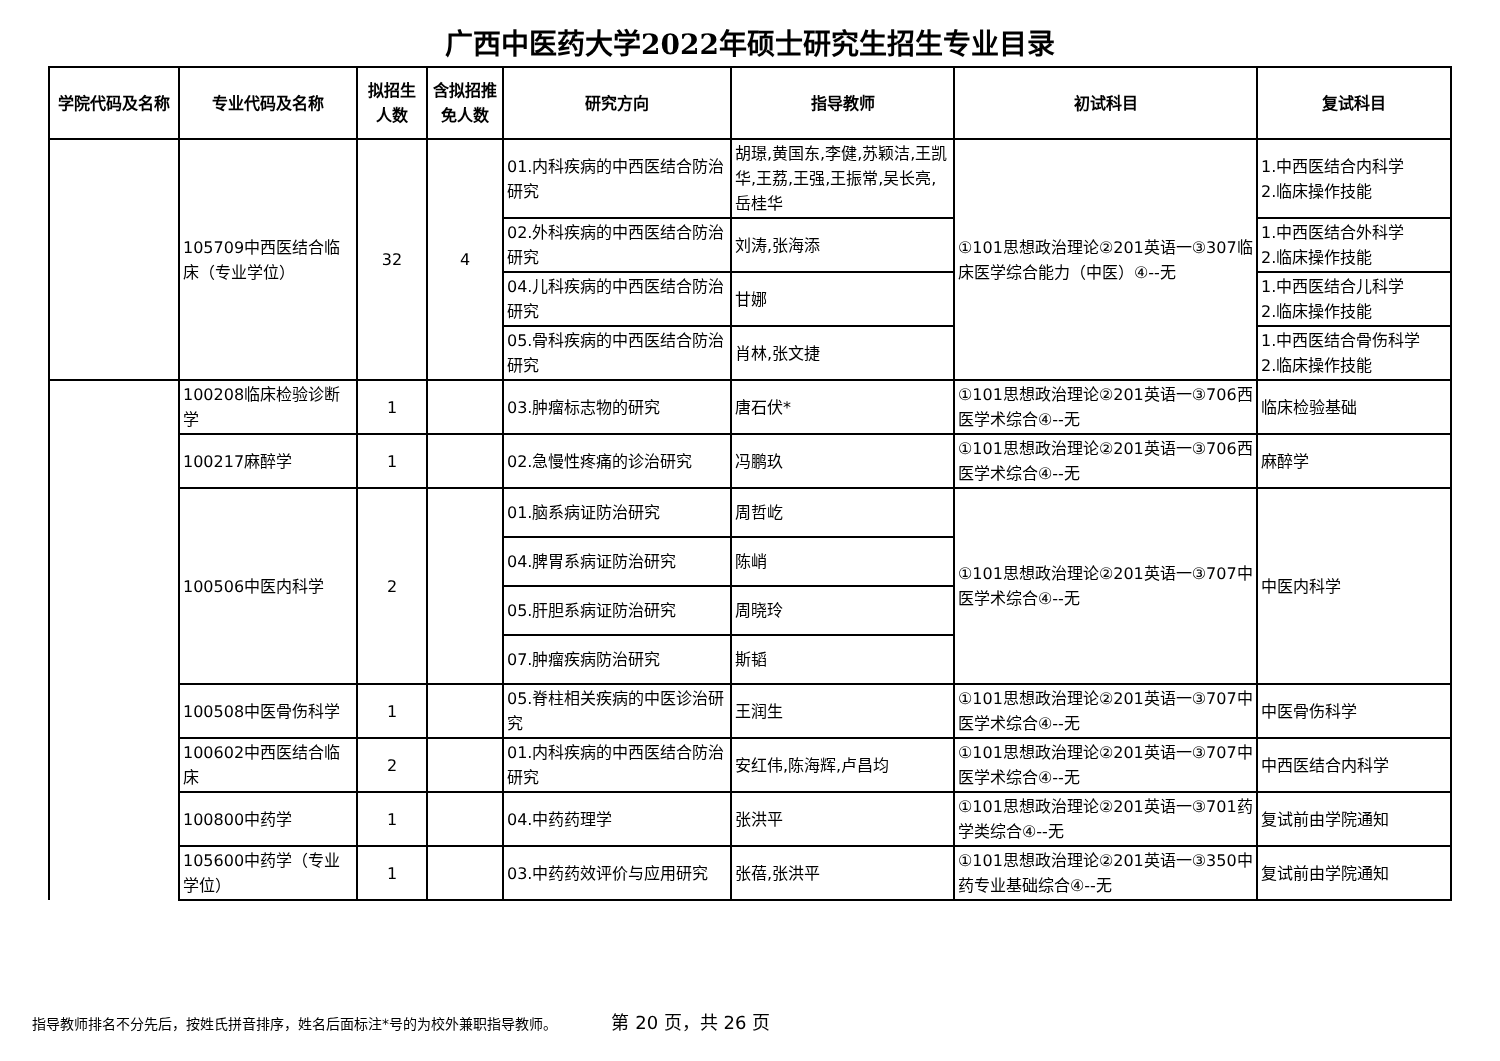广西中医药大学2022年硕士研究生招生专业目录
| 学院代码及名称 | 专业代码及名称 | 拟招生人数 | 含拟招推免人数 | 研究方向 | 指导教师 | 初试科目 | 复试科目 |
| --- | --- | --- | --- | --- | --- | --- | --- |
| | 105709中西医结合临床（专业学位） | 32 | 4 | 01.内科疾病的中西医结合防治研究 | 胡璟,黄国东,李健,苏颖洁,王凯华,王荔,王强,王振常,吴长亮,岳桂华 | ①101思想政治理论②201英语一③307临床医学综合能力（中医）④--无 | 1.中西医结合内科学 2.临床操作技能 |
| | | | | 02.外科疾病的中西医结合防治研究 | 刘涛,张海添 | | 1.中西医结合外科学 2.临床操作技能 |
| | | | | 04.儿科疾病的中西医结合防治研究 | 甘娜 | | 1.中西医结合儿科学 2.临床操作技能 |
| | | | | 05.骨科疾病的中西医结合防治研究 | 肖林,张文捷 | | 1.中西医结合骨伤科学 2.临床操作技能 |
| | 100208临床检验诊断学 | 1 | | 03.肿瘤标志物的研究 | 唐石伏* | ①101思想政治理论②201英语一③706西医学术综合④--无 | 临床检验基础 |
| | 100217麻醉学 | 1 | | 02.急慢性疼痛的诊治研究 | 冯鹏玖 | ①101思想政治理论②201英语一③706西医学术综合④--无 | 麻醉学 |
| | 100506中医内科学 | 2 | | 01.脑系病证防治研究 | 周哲屹 | ①101思想政治理论②201英语一③707中医学术综合④--无 | 中医内科学 |
| | | | | 04.脾胃系病证防治研究 | 陈峭 | | |
| | | | | 05.肝胆系病证防治研究 | 周晓玲 | | |
| | | | | 07.肿瘤疾病防治研究 | 斯韬 | | |
| | 100508中医骨伤科学 | 1 | | 05.脊柱相关疾病的中医诊治研究 | 王润生 | ①101思想政治理论②201英语一③707中医学术综合④--无 | 中医骨伤科学 |
| | 100602中西医结合临床 | 2 | | 01.内科疾病的中西医结合防治研究 | 安红伟,陈海辉,卢昌均 | ①101思想政治理论②201英语一③707中医学术综合④--无 | 中西医结合内科学 |
| | 100800中药学 | 1 | | 04.中药药理学 | 张洪平 | ①101思想政治理论②201英语一③701药学类综合④--无 | 复试前由学院通知 |
| | 105600中药学（专业学位） | 1 | | 03.中药药效评价与应用研究 | 张蓓,张洪平 | ①101思想政治理论②201英语一③350中药专业基础综合④--无 | 复试前由学院通知 |
指导教师排名不分先后，按姓氏拼音排序，姓名后面标注*号的为校外兼职指导教师。 第 20 页，共 26 页